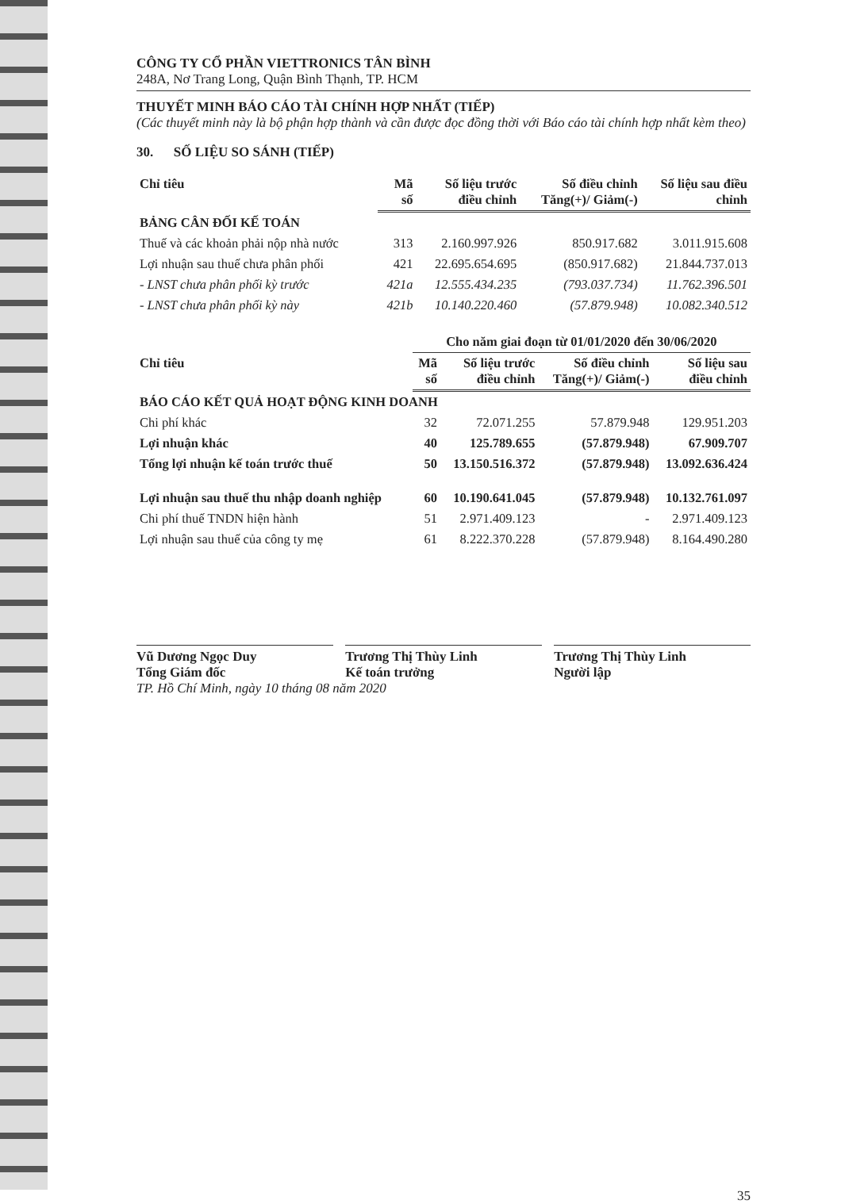CÔNG TY CỔ PHẦN VIETTRONICS TÂN BÌNH
248A, Nơ Trang Long, Quận Bình Thạnh, TP. HCM
THUYẾT MINH BÁO CÁO TÀI CHÍNH HỢP NHẤT (TIẾP)
(Các thuyết minh này là bộ phận hợp thành và cần được đọc đồng thời với Báo cáo tài chính hợp nhất kèm theo)
30. SỐ LIỆU SO SÁNH (TIẾP)
| Chỉ tiêu | Mã số | Số liệu trước điều chỉnh | Số điều chỉnh Tăng(+)/ Giảm(-) | Số liệu sau điều chỉnh |
| --- | --- | --- | --- | --- |
| BẢNG CÂN ĐỐI KẾ TOÁN | | | | |
| Thuế và các khoản phải nộp nhà nước | 313 | 2.160.997.926 | 850.917.682 | 3.011.915.608 |
| Lợi nhuận sau thuế chưa phân phối | 421 | 22.695.654.695 | (850.917.682) | 21.844.737.013 |
| - LNST chưa phân phối kỳ trước | 421a | 12.555.434.235 | (793.037.734) | 11.762.396.501 |
| - LNST chưa phân phối kỳ này | 421b | 10.140.220.460 | (57.879.948) | 10.082.340.512 |
| | Cho năm giai đoạn từ 01/01/2020 đến 30/06/2020 | | | |
| --- | --- | --- | --- | --- |
| Chỉ tiêu | Mã số | Số liệu trước điều chỉnh | Số điều chỉnh Tăng(+)/ Giảm(-) | Số liệu sau điều chỉnh |
| BÁO CÁO KẾT QUẢ HOẠT ĐỘNG KINH DOANH | | | | |
| Chi phí khác | 32 | 72.071.255 | 57.879.948 | 129.951.203 |
| Lợi nhuận khác | 40 | 125.789.655 | (57.879.948) | 67.909.707 |
| Tổng lợi nhuận kế toán trước thuế | 50 | 13.150.516.372 | (57.879.948) | 13.092.636.424 |
| Lợi nhuận sau thuế thu nhập doanh nghiệp | 60 | 10.190.641.045 | (57.879.948) | 10.132.761.097 |
| Chi phí thuế TNDN hiện hành | 51 | 2.971.409.123 | - | 2.971.409.123 |
| Lợi nhuận sau thuế của công ty mẹ | 61 | 8.222.370.228 | (57.879.948) | 8.164.490.280 |
Vũ Dương Ngọc Duy
Tổng Giám đốc
Trương Thị Thùy Linh
Kế toán trưởng
Trương Thị Thùy Linh
Người lập
TP. Hồ Chí Minh, ngày 10 tháng 08 năm 2020
35